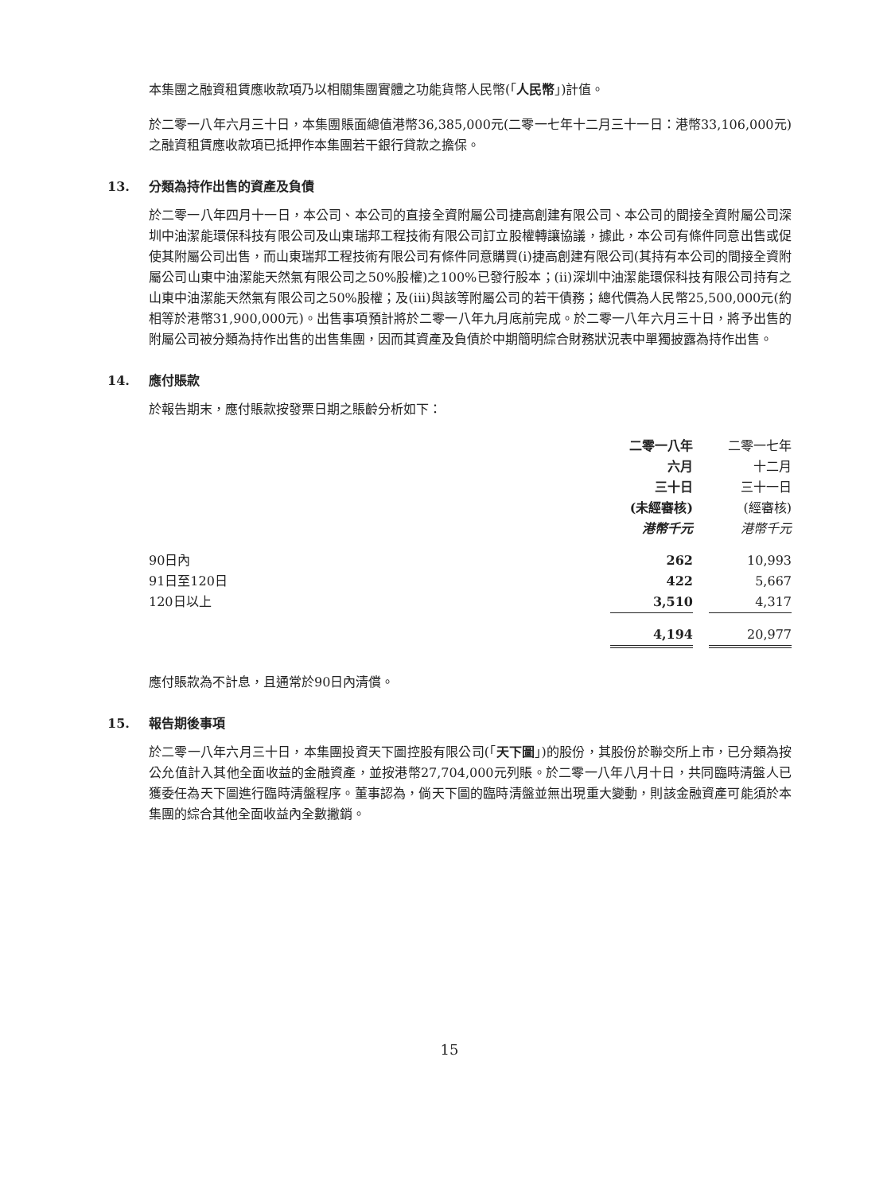本集團之融資租賃應收款項乃以相關集團實體之功能貨幣人民幣(「人民幣」)計值。
於二零一八年六月三十日，本集團賬面總值港幣36,385,000元(二零一七年十二月三十一日：港幣33,106,000元)之融資租賃應收款項已抵押作本集團若干銀行貸款之擔保。
13. 分類為持作出售的資產及負債
於二零一八年四月十一日，本公司、本公司的直接全資附屬公司捷高創建有限公司、本公司的間接全資附屬公司深圳中油潔能環保科技有限公司及山東瑞邦工程技術有限公司訂立股權轉讓協議，據此，本公司有條件同意出售或促使其附屬公司出售，而山東瑞邦工程技術有限公司有條件同意購買(i)捷高創建有限公司(其持有本公司的間接全資附屬公司山東中油潔能天然氣有限公司之50%股權)之100%已發行股本；(ii)深圳中油潔能環保科技有限公司持有之山東中油潔能天然氣有限公司之50%股權；及(iii)與該等附屬公司的若干債務；總代價為人民幣25,500,000元(約相等於港幣31,900,000元)。出售事項預計將於二零一八年九月底前完成。於二零一八年六月三十日，將予出售的附屬公司被分類為持作出售的出售集團，因而其資產及負債於中期簡明綜合財務狀況表中單獨披露為持作出售。
14. 應付賬款
於報告期末，應付賬款按發票日期之賬齡分析如下：
| | 二零一八年 六月 三十日 (未經審核) 港幣千元 | | 二零一七年 十二月 三十一日 (經審核) 港幣千元 |
| --- | --- | --- | --- |
| 90日內 | 262 | | 10,993 |
| 91日至120日 | 422 | | 5,667 |
| 120日以上 | 3,510 | | 4,317 |
| | 4,194 | | 20,977 |
應付賬款為不計息，且通常於90日內清償。
15. 報告期後事項
於二零一八年六月三十日，本集團投資天下圖控股有限公司(「天下圖」)的股份，其股份於聯交所上市，已分類為按公允值計入其他全面收益的金融資產，並按港幣27,704,000元列賬。於二零一八年八月十日，共同臨時清盤人已獲委任為天下圖進行臨時清盤程序。董事認為，倘天下圖的臨時清盤並無出現重大變動，則該金融資產可能須於本集團的綜合其他全面收益內全數撇銷。
15